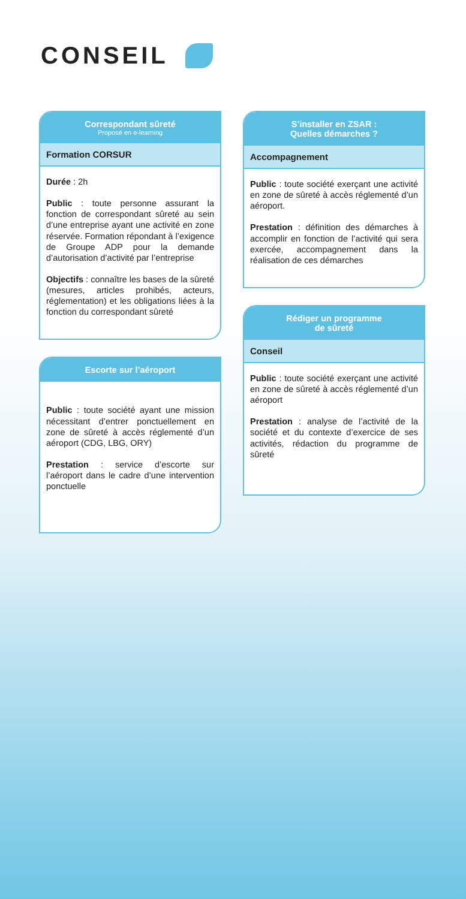CONSEIL
Correspondant sûreté
Proposé en e-learning
Formation CORSUR
Durée : 2h
Public : toute personne assurant la fonction de correspondant sûreté au sein d’une entreprise ayant une activité en zone réservée. Formation répondant à l’exigence de Groupe ADP pour la demande d’autorisation d’activité par l’entreprise
Objectifs : connaître les bases de la sûreté (mesures, articles prohibés, acteurs, réglementation) et les obligations liées à la fonction du correspondant sûreté
Escorte sur l’aéroport
Public : toute société ayant une mission nécessitant d’entrer ponctuellement en zone de sûreté à accès réglementé d’un aéroport (CDG, LBG, ORY)
Prestation : service d’escorte sur l’aéroport dans le cadre d’une intervention ponctuelle
S’installer en ZSAR :
Quelles démarches ?
Accompagnement
Public : toute société exerçant une activité en zone de sûreté à accès réglementé d’un aéroport.
Prestation : définition des démarches à accomplir en fonction de l’activité qui sera exercée, accompagnement dans la réalisation de ces démarches
Rédiger un programme
de sûreté
Conseil
Public : toute société exerçant une activité en zone de sûreté à accès réglementé d’un aéroport
Prestation : analyse de l’activité de la société et du contexte d’exercice de ses activités, rédaction du programme de sûreté